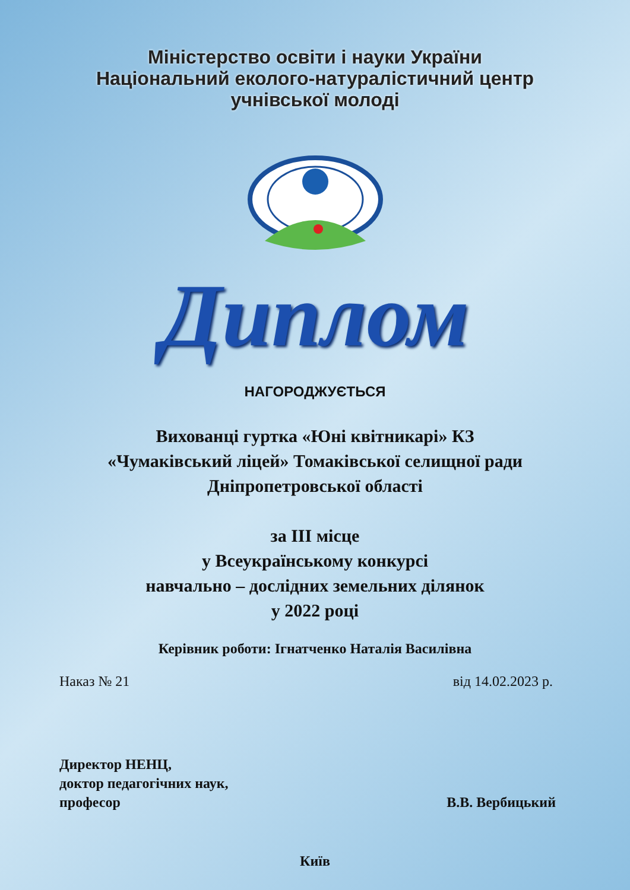Міністерство освіти і науки України
Національний еколого-натуралістичний центр
учнівської молоді
Диплом
НАГОРОДЖУЄТЬСЯ
Вихованці гуртка «Юні квітникарі» КЗ
«Чумаківський ліцей» Томаківської селищної ради
Дніпропетровської області
за ІІІ місце
у Всеукраїнському конкурсі
навчально – дослідних земельних ділянок
у 2022 році
Керівник роботи: Ігнатченко Наталія Василівна
Наказ № 21 від 14.02.2023 р.
Директор НЕНЦ,
доктор педагогічних наук,
професор
В.В. Вербицький
Київ